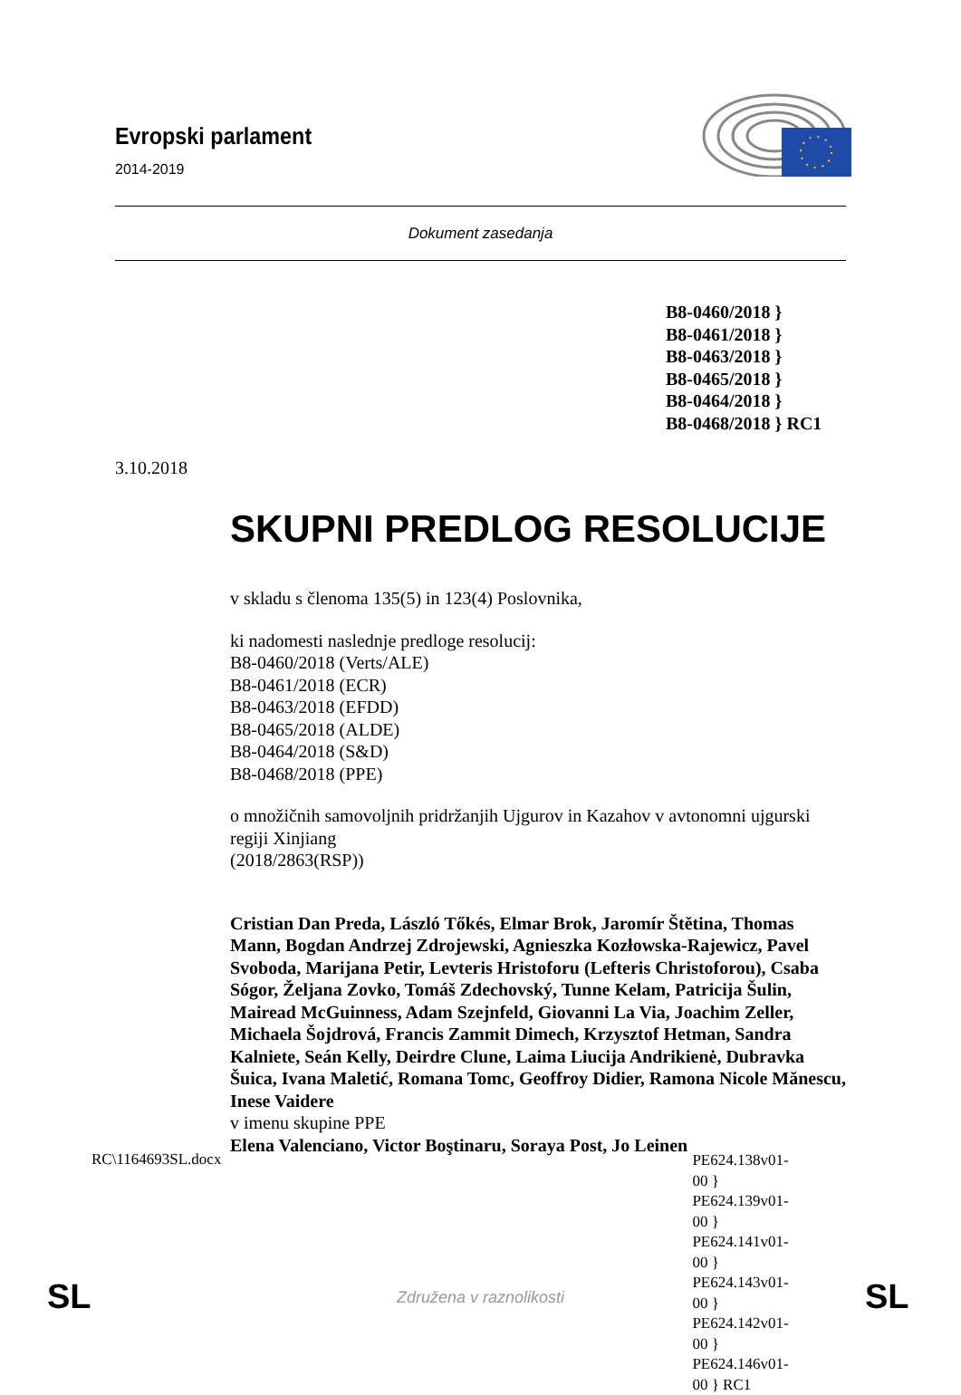Evropski parlament
2014-2019
Dokument zasedanja
B8-0460/2018 }
B8-0461/2018 }
B8-0463/2018 }
B8-0465/2018 }
B8-0464/2018 }
B8-0468/2018 } RC1
3.10.2018
SKUPNI PREDLOG RESOLUCIJE
v skladu s členoma 135(5) in 123(4) Poslovnika,
ki nadomesti naslednje predloge resolucij:
B8-0460/2018 (Verts/ALE)
B8-0461/2018 (ECR)
B8-0463/2018 (EFDD)
B8-0465/2018 (ALDE)
B8-0464/2018 (S&D)
B8-0468/2018 (PPE)
o množičnih samovoljnih pridržanjih Ujgurov in Kazahov v avtonomni ujgurski regiji Xinjiang
(2018/2863(RSP))
Cristian Dan Preda, László Tőkés, Elmar Brok, Jaromír Štětina, Thomas Mann, Bogdan Andrzej Zdrojewski, Agnieszka Kozłowska-Rajewicz, Pavel Svoboda, Marijana Petir, Levteris Hristoforu (Lefteris Christoforou), Csaba Sógor, Željana Zovko, Tomáš Zdechovský, Tunne Kelam, Patricija Šulin, Mairead McGuinness, Adam Szejnfeld, Giovanni La Via, Joachim Zeller, Michaela Šojdrová, Francis Zammit Dimech, Krzysztof Hetman, Sandra Kalniete, Seán Kelly, Deirdre Clune, Laima Liucija Andrikienė, Dubravka Šuica, Ivana Maletić, Romana Tomc, Geoffroy Didier, Ramona Nicole Mănescu, Inese Vaidere
v imenu skupine PPE
Elena Valenciano, Victor Boştinaru, Soraya Post, Jo Leinen
RC\1164693SL.docx PE624.138v01-00 }
PE624.139v01-00 }
PE624.141v01-00 }
PE624.143v01-00 }
PE624.142v01-00 }
PE624.146v01-00 } RC1
SL
Združena v raznolikosti SL